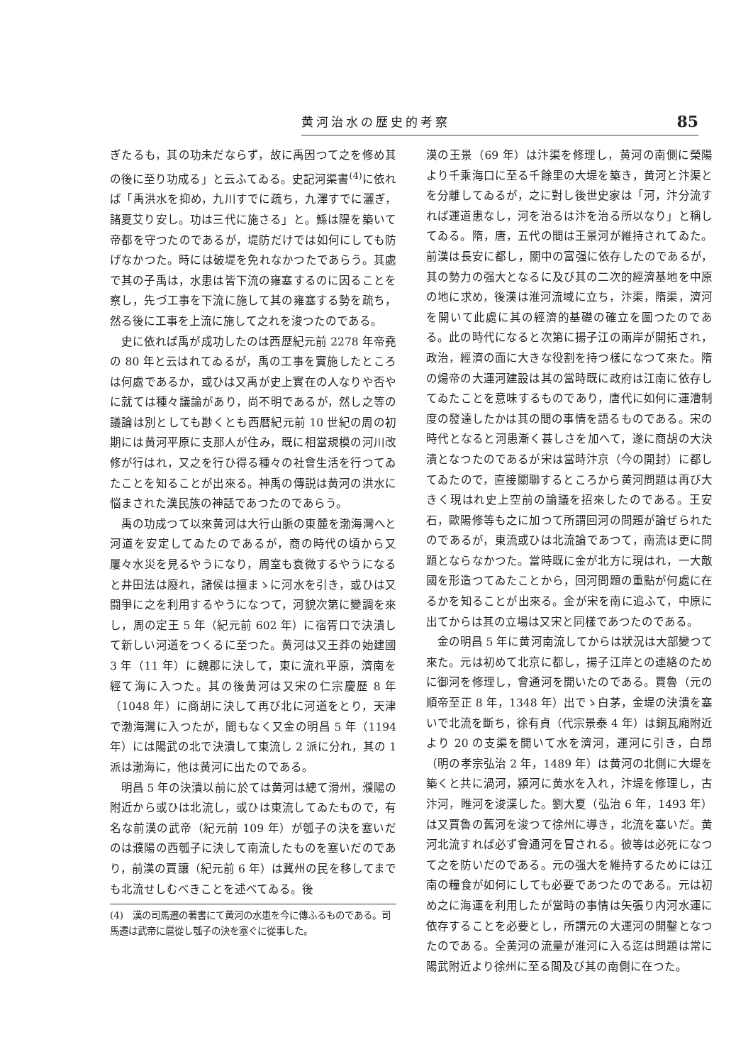黄河治水の歴史的考察 85
ぎたるも，其の功未だならず，故に禹因つて之を修め其の後に至り功成る」と云ふてゐる。史記河渠書<sup>(4)</sup>に依れば「禹洪水を抑め，九川すでに疏ち，九澤すでに灑ぎ，諸夏艾り安し。功は三代に施さる」と。鯀は隄を築いて帝都を守つたのであるが，堤防だけでは如何にしても防げなかつた。時には破堤を免れなかつたであらう。其處で其の子禹は，水患は皆下流の雍塞するのに因ることを察し，先づ工事を下流に施して其の雍塞する勢を疏ち，然る後に工事を上流に施して之れを浚つたのである。
史に依れば禹が成功したのは西歴紀元前 2278 年帝堯の 80 年と云はれてゐるが，禹の工事を實施したところは何處であるか，或ひは又禹が史上實在の人なりや否やに就ては種々議論があり，尚不明であるが，然し之等の議論は別としても尠くとも西暦紀元前 10 世紀の周の初期には黄河平原に支那人が住み，既に相當規模の河川改修が行はれ，又之を行ひ得る種々の社會生活を行つてゐたことを知ることが出來る。神禹の傳説は黄河の洪水に悩まされた漢民族の神話であつたのであらう。
禹の功成つて以來黄河は大行山脈の東麓を渤海灣へと河道を安定してゐたのであるが，商の時代の頃から又屢々水災を見るやうになり，周室も衰微するやうになると井田法は廢れ，諸侯は擅まゝに河水を引き，或ひは又闘爭に之を利用するやうになつて，河貌次第に變調を來し，周の定王 5 年（紀元前 602 年）に宿胥口で決潰して新しい河道をつくるに至つた。黄河は又王莽の始建國 3 年（11 年）に魏郡に決して，東に流れ平原，濟南を經て海に入つた。其の後黄河は又宋の仁宗慶歷 8 年（1048 年）に商胡に決して再び北に河道をとり，天津で渤海灣に入つたが，間もなく又金の明昌 5 年（1194 年）には陽武の北で決潰して東流し 2 派に分れ，其の 1 派は渤海に，他は黄河に出たのである。
明昌 5 年の決潰以前に於ては黄河は總て滑州，濮陽の附近から或ひは北流し，或ひは東流してゐたもので，有名な前漢の武帝（紀元前 109 年）が瓠子の決を塞いだのは濮陽の西瓠子に決して南流したものを塞いだのであり，前漢の賈讓（紀元前 6 年）は冀州の民を移してまでも北流せしむべきことを述べてゐる。後
(4)　漢の司馬遷の著書にて黄河の水患を今に傳ふるものである。司馬遷は武帝に扈從し瓠子の決を塞ぐに從事した。
漢の王景（69 年）は汴渠を修理し，黄河の南側に榮陽より千乘海口に至る千餘里の大堤を築き，黄河と汴渠とを分離してゐるが，之に對し後世史家は「河，汴分流すれば運道患なし，河を治るは汴を治る所以なり」と稱してゐる。隋，唐，五代の間は王景河が維持されてゐた。前漢は長安に都し，關中の富强に依存したのであるが，其の勢力の强大となるに及び其の二次的經濟基地を中原の地に求め，後漢は淮河流域に立ち，汴渠，隋渠，濟河を開いて此處に其の經濟的基礎の確立を圖つたのである。此の時代になると次第に揚子江の兩岸が開拓され，政治，經濟の面に大きな役割を持つ樣になつて來た。隋の煬帝の大運河建設は其の當時既に政府は江南に依存してゐたことを意味するものであり，唐代に如何に運漕制度の發達したかは其の間の事情を語るものである。宋の時代となると河患漸く甚しさを加へて，遂に商胡の大決潰となつたのであるが宋は當時汴京（今の開封）に都してゐたので，直接關聯するところから黄河問題は再び大きく現はれ史上空前の論議を招來したのである。王安石，歐陽修等も之に加つて所謂回河の問題が論ぜられたのであるが，東流或ひは北流論であつて，南流は更に問題とならなかつた。當時既に金が北方に現はれ，一大敵國を形造つてゐたことから，回河問題の重點が何處に在るかを知ることが出來る。金が宋を南に追ふて，中原に出てからは其の立場は又宋と同樣であつたのである。
金の明昌 5 年に黄河南流してからは狀況は大部變つて來た。元は初めて北京に都し，揚子江岸との連絡のために御河を修理し，會通河を開いたのである。賈魯（元の順帝至正 8 年，1348 年）出でゝ白茅，金堤の決潰を塞いで北流を斷ち，徐有貞（代宗景泰 4 年）は銅瓦廂附近より 20 の支渠を開いて水を濟河，運河に引き，白昂（明の孝宗弘治 2 年，1489 年）は黄河の北側に大堤を築くと共に渦河，潁河に黄水を入れ，汴堤を修理し，古汴河，睢河を浚渫した。劉大夏（弘治 6 年，1493 年）は又賈魯の舊河を浚つて徐州に導き，北流を塞いだ。黄河北流すれば必ず會通河を冒される。彼等は必死になつて之を防いだのである。元の强大を維持するためには江南の糧食が如何にしても必要であつたのである。元は初め之に海運を利用したが當時の事情は矢張り内河水運に依存することを必要とし，所謂元の大運河の開鑿となつたのである。全黄河の流量が淮河に入る迄は問題は常に陽武附近より徐州に至る間及び其の南側に在つた。